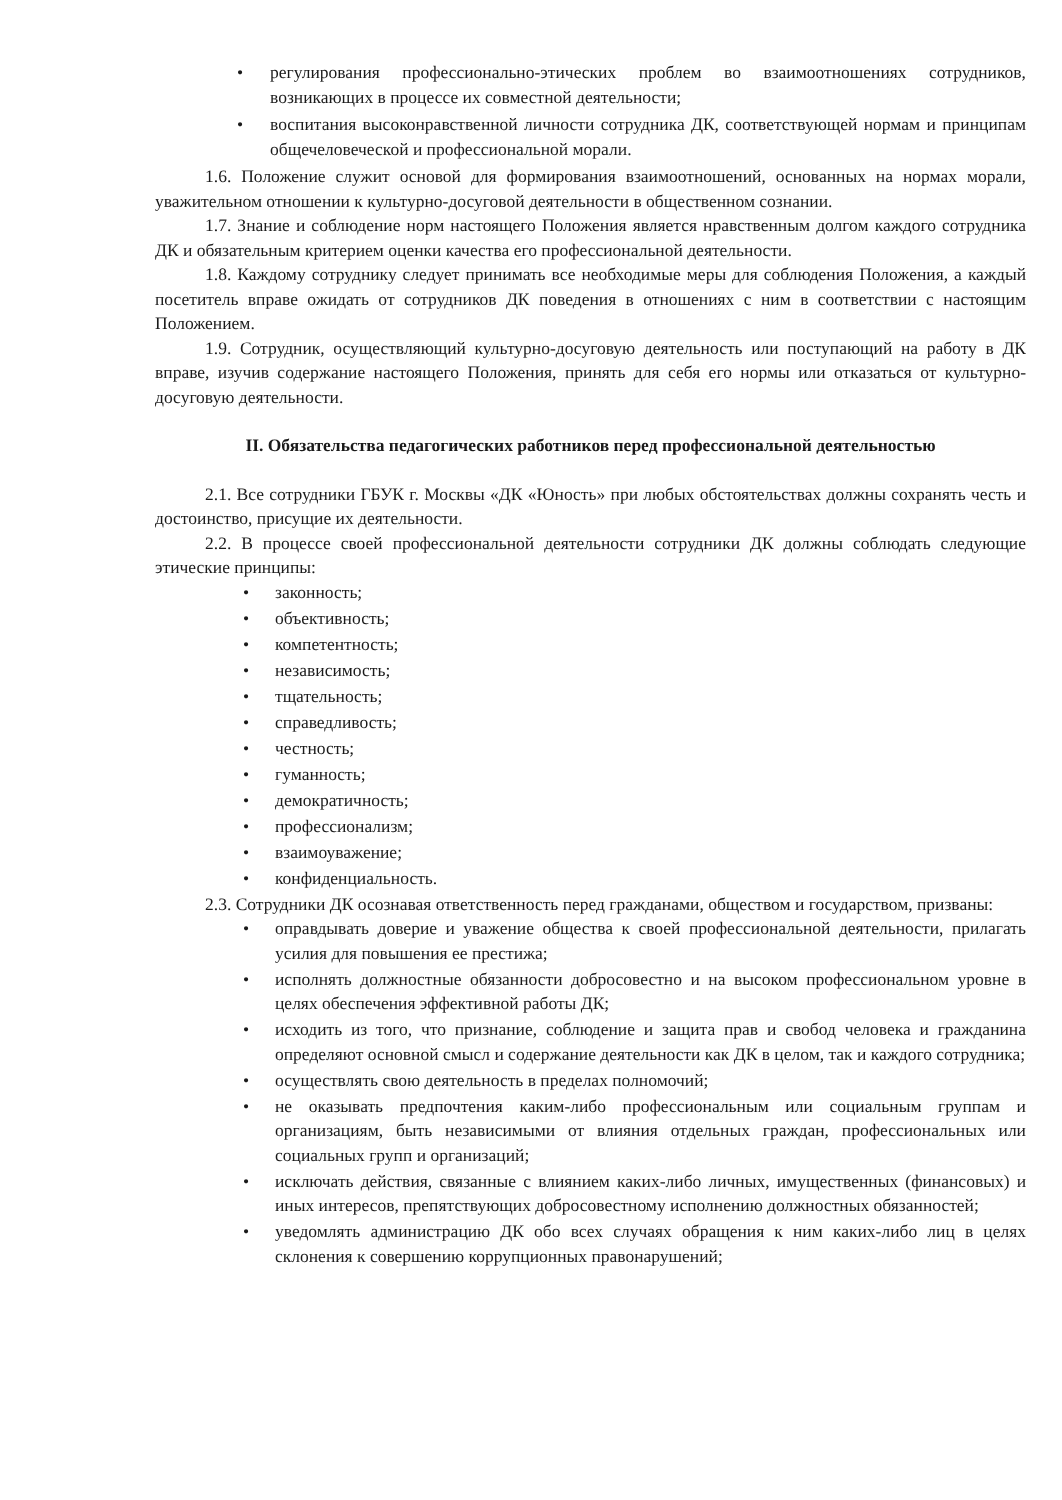• регулирования профессионально-этических проблем во взаимоотношениях сотрудников, возникающих в процессе их совместной деятельности;
• воспитания высоконравственной личности сотрудника ДК, соответствующей нормам и принципам общечеловеческой и профессиональной морали.
1.6. Положение служит основой для формирования взаимоотношений, основанных на нормах морали, уважительном отношении к культурно-досуговой деятельности в общественном сознании.
1.7. Знание и соблюдение норм настоящего Положения является нравственным долгом каждого сотрудника ДК и обязательным критерием оценки качества его профессиональной деятельности.
1.8. Каждому сотруднику следует принимать все необходимые меры для соблюдения Положения, а каждый посетитель вправе ожидать от сотрудников ДК поведения в отношениях с ним в соответствии с настоящим Положением.
1.9. Сотрудник, осуществляющий культурно-досуговую деятельность или поступающий на работу в ДК вправе, изучив содержание настоящего Положения, принять для себя его нормы или отказаться от культурно-досуговую деятельности.
II. Обязательства педагогических работников перед профессиональной деятельностью
2.1. Все сотрудники ГБУК г. Москвы «ДК «Юность» при любых обстоятельствах должны сохранять честь и достоинство, присущие их деятельности.
2.2. В процессе своей профессиональной деятельности сотрудники ДК должны соблюдать следующие этические принципы:
• законность;
• объективность;
• компетентность;
• независимость;
• тщательность;
• справедливость;
• честность;
• гуманность;
• демократичность;
• профессионализм;
• взаимоуважение;
• конфиденциальность.
2.3. Сотрудники ДК осознавая ответственность перед гражданами, обществом и государством, призваны:
• оправдывать доверие и уважение общества к своей профессиональной деятельности, прилагать усилия для повышения ее престижа;
• исполнять должностные обязанности добросовестно и на высоком профессиональном уровне в целях обеспечения эффективной работы ДК;
• исходить из того, что признание, соблюдение и защита прав и свобод человека и гражданина определяют основной смысл и содержание деятельности как ДК в целом, так и каждого сотрудника;
• осуществлять свою деятельность в пределах полномочий;
• не оказывать предпочтения каким-либо профессиональным или социальным группам и организациям, быть независимыми от влияния отдельных граждан, профессиональных или социальных групп и организаций;
• исключать действия, связанные с влиянием каких-либо личных, имущественных (финансовых) и иных интересов, препятствующих добросовестному исполнению должностных обязанностей;
• уведомлять администрацию ДК обо всех случаях обращения к ним каких-либо лиц в целях склонения к совершению коррупционных правонарушений;